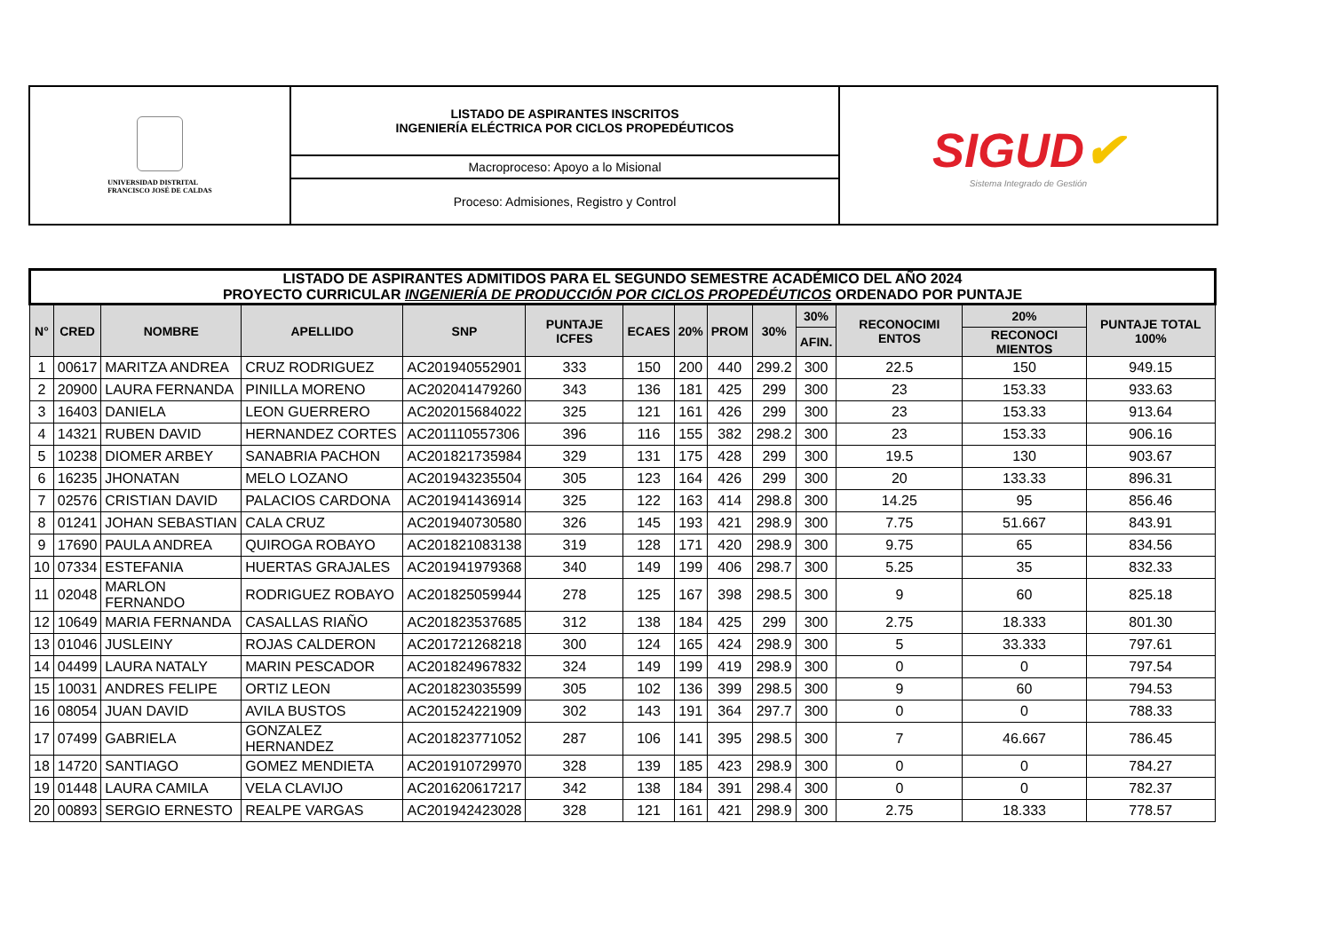UNIVERSIDAD DISTRITAL
FRANCISCO JOSÉ DE CALDAS
LISTADO DE ASPIRANTES INSCRITOS
INGENIERÍA ELÉCTRICA POR CICLOS PROPEDÉUTICOS
Macroproceso: Apoyo a lo Misional
Proceso: Admisiones, Registro y Control
SIGUD✔
Sistema Integrado de Gestión
| LISTADO DE ASPIRANTES ADMITIDOS PARA EL SEGUNDO SEMESTRE ACADÉMICO DEL AÑO 2024 PROYECTO CURRICULAR INGENIERÍA DE PRODUCCIÓN POR CICLOS PROPEDÉUTICOS ORDENADO POR PUNTAJE | | | | | | | | | | | | | |
| N° | CRED | NOMBRE | APELLIDO | SNP | PUNTAJE ICFES | ECAES | 20% | PROM | 30% | 30% | RECONOCIMI ENTOS | 20% | PUNTAJE TOTAL 100% |
| | | | | | | | | | | AFIN. | | RECONOCI MIENTOS | |
| 1 | 00617 | MARITZA ANDREA | CRUZ RODRIGUEZ | AC201940552901 | 333 | 150 | 200 | 440 | 299.2 | 300 | 22.5 | 150 | 949.15 |
| 2 | 20900 | LAURA FERNANDA | PINILLA MORENO | AC202041479260 | 343 | 136 | 181 | 425 | 299 | 300 | 23 | 153.33 | 933.63 |
| 3 | 16403 | DANIELA | LEON GUERRERO | AC202015684022 | 325 | 121 | 161 | 426 | 299 | 300 | 23 | 153.33 | 913.64 |
| 4 | 14321 | RUBEN DAVID | HERNANDEZ CORTES | AC201110557306 | 396 | 116 | 155 | 382 | 298.2 | 300 | 23 | 153.33 | 906.16 |
| 5 | 10238 | DIOMER ARBEY | SANABRIA PACHON | AC201821735984 | 329 | 131 | 175 | 428 | 299 | 300 | 19.5 | 130 | 903.67 |
| 6 | 16235 | JHONATAN | MELO LOZANO | AC201943235504 | 305 | 123 | 164 | 426 | 299 | 300 | 20 | 133.33 | 896.31 |
| 7 | 02576 | CRISTIAN DAVID | PALACIOS CARDONA | AC201941436914 | 325 | 122 | 163 | 414 | 298.8 | 300 | 14.25 | 95 | 856.46 |
| 8 | 01241 | JOHAN SEBASTIAN | CALA CRUZ | AC201940730580 | 326 | 145 | 193 | 421 | 298.9 | 300 | 7.75 | 51.667 | 843.91 |
| 9 | 17690 | PAULA ANDREA | QUIROGA ROBAYO | AC201821083138 | 319 | 128 | 171 | 420 | 298.9 | 300 | 9.75 | 65 | 834.56 |
| 10 | 07334 | ESTEFANIA | HUERTAS GRAJALES | AC201941979368 | 340 | 149 | 199 | 406 | 298.7 | 300 | 5.25 | 35 | 832.33 |
| 11 | 02048 | MARLON FERNANDO | RODRIGUEZ ROBAYO | AC201825059944 | 278 | 125 | 167 | 398 | 298.5 | 300 | 9 | 60 | 825.18 |
| 12 | 10649 | MARIA FERNANDA | CASALLAS RIAÑO | AC201823537685 | 312 | 138 | 184 | 425 | 299 | 300 | 2.75 | 18.333 | 801.30 |
| 13 | 01046 | JUSLEINY | ROJAS CALDERON | AC201721268218 | 300 | 124 | 165 | 424 | 298.9 | 300 | 5 | 33.333 | 797.61 |
| 14 | 04499 | LAURA NATALY | MARIN PESCADOR | AC201824967832 | 324 | 149 | 199 | 419 | 298.9 | 300 | 0 | 0 | 797.54 |
| 15 | 10031 | ANDRES FELIPE | ORTIZ LEON | AC201823035599 | 305 | 102 | 136 | 399 | 298.5 | 300 | 9 | 60 | 794.53 |
| 16 | 08054 | JUAN DAVID | AVILA BUSTOS | AC201524221909 | 302 | 143 | 191 | 364 | 297.7 | 300 | 0 | 0 | 788.33 |
| 17 | 07499 | GABRIELA | GONZALEZ HERNANDEZ | AC201823771052 | 287 | 106 | 141 | 395 | 298.5 | 300 | 7 | 46.667 | 786.45 |
| 18 | 14720 | SANTIAGO | GOMEZ MENDIETA | AC201910729970 | 328 | 139 | 185 | 423 | 298.9 | 300 | 0 | 0 | 784.27 |
| 19 | 01448 | LAURA CAMILA | VELA CLAVIJO | AC201620617217 | 342 | 138 | 184 | 391 | 298.4 | 300 | 0 | 0 | 782.37 |
| 20 | 00893 | SERGIO ERNESTO | REALPE VARGAS | AC201942423028 | 328 | 121 | 161 | 421 | 298.9 | 300 | 2.75 | 18.333 | 778.57 |